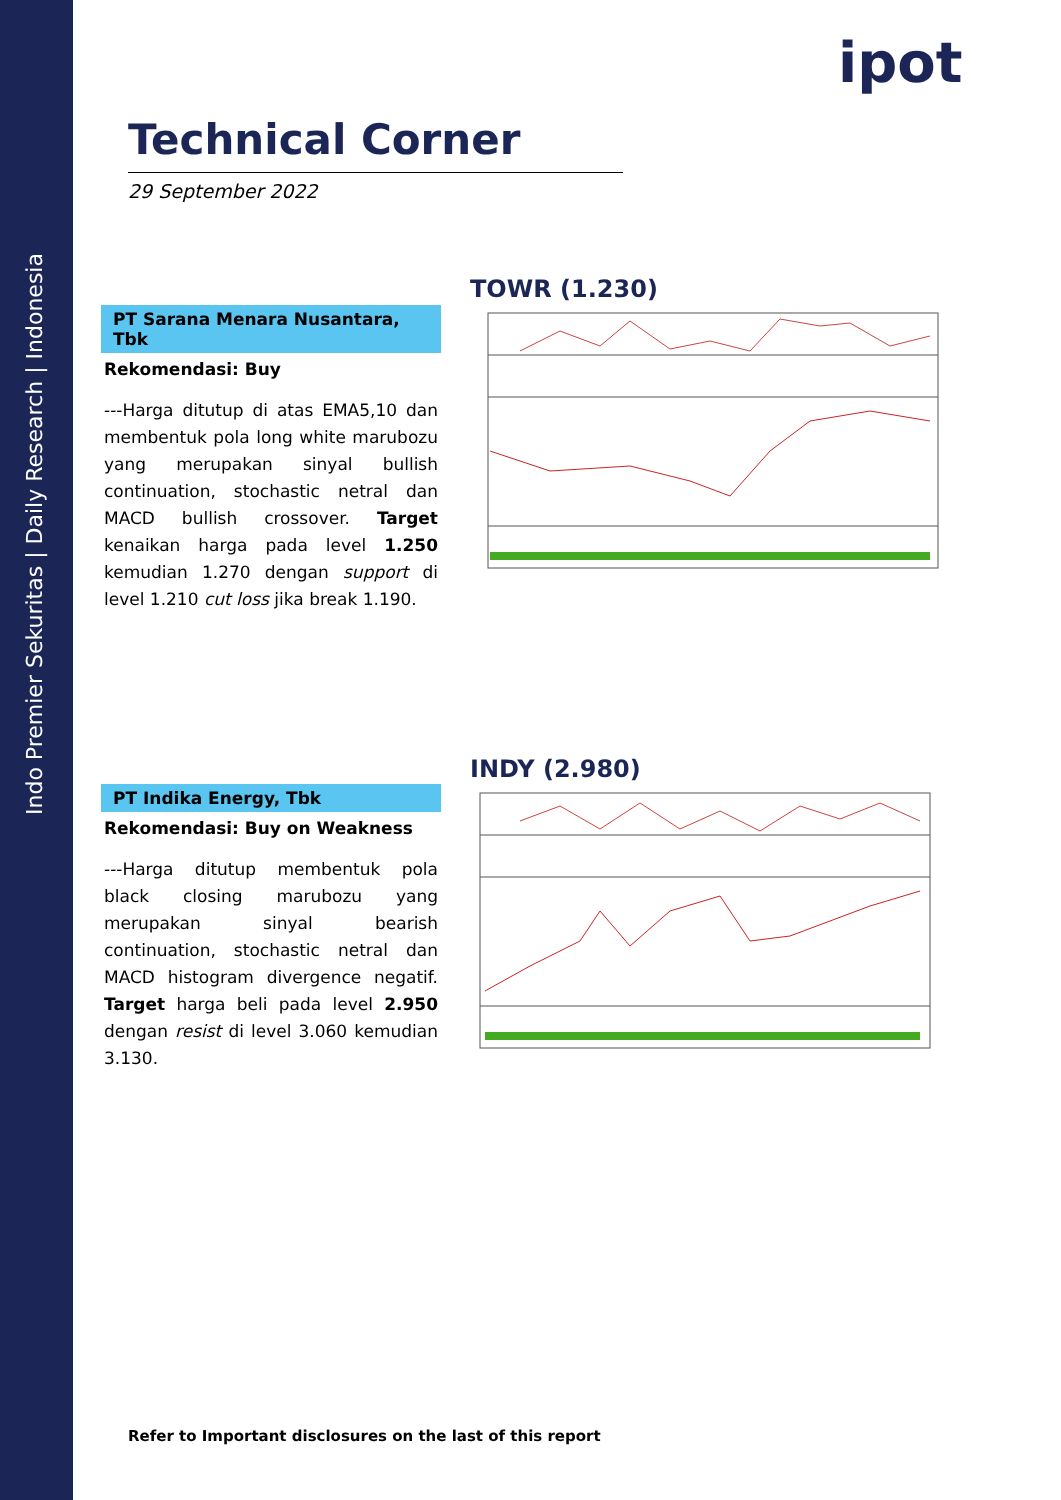Indo Premier Sekuritas | Daily Research | Indonesia
ipot
Technical Corner
29 September 2022
PT Sarana Menara Nusantara, Tbk
Rekomendasi: Buy
---Harga ditutup di atas EMA5,10 dan membentuk pola long white marubozu yang merupakan sinyal bullish continuation, stochastic netral dan MACD bullish crossover. Target kenaikan harga pada level 1.250 kemudian 1.270 dengan support di level 1.210 cut loss jika break 1.190.
TOWR (1.230)
PT Indika Energy, Tbk
Rekomendasi: Buy on Weakness
---Harga ditutup membentuk pola black closing marubozu yang merupakan sinyal bearish continuation, stochastic netral dan MACD histogram divergence negatif. Target harga beli pada level 2.950 dengan resist di level 3.060 kemudian 3.130.
INDY (2.980)
Refer to Important disclosures on the last of this report